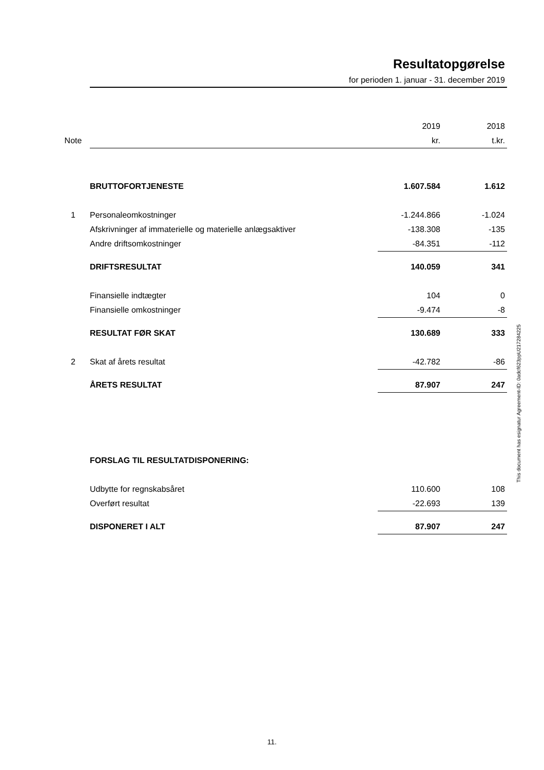Resultatopgørelse
for perioden 1. januar - 31. december 2019
| | | 2019 | 2018 |
| Note | | kr. | t.kr. |
| | BRUTTOFORTJENESTE | 1.607.584 | 1.612 |
| 1 | Personaleomkostninger | -1.244.866 | -1.024 |
| | Afskrivninger af immaterielle og materielle anlægsaktiver | -138.308 | -135 |
| | Andre driftsomkostninger | -84.351 | -112 |
| | DRIFTSRESULTAT | 140.059 | 341 |
| | Finansielle indtægter | 104 | 0 |
| | Finansielle omkostninger | -9.474 | -8 |
| | RESULTAT FØR SKAT | 130.689 | 333 |
| 2 | Skat af årets resultat | -42.782 | -86 |
| | ÅRETS RESULTAT | 87.907 | 247 |
| | FORSLAG TIL RESULTATDISPONERING: | | |
| | Udbytte for regnskabsåret | 110.600 | 108 |
| | Overført resultat | -22.693 | 139 |
| | DISPONERET I ALT | 87.907 | 247 |
This document has esignatur Agreement-ID: 0adcf623ppU217284225
11.